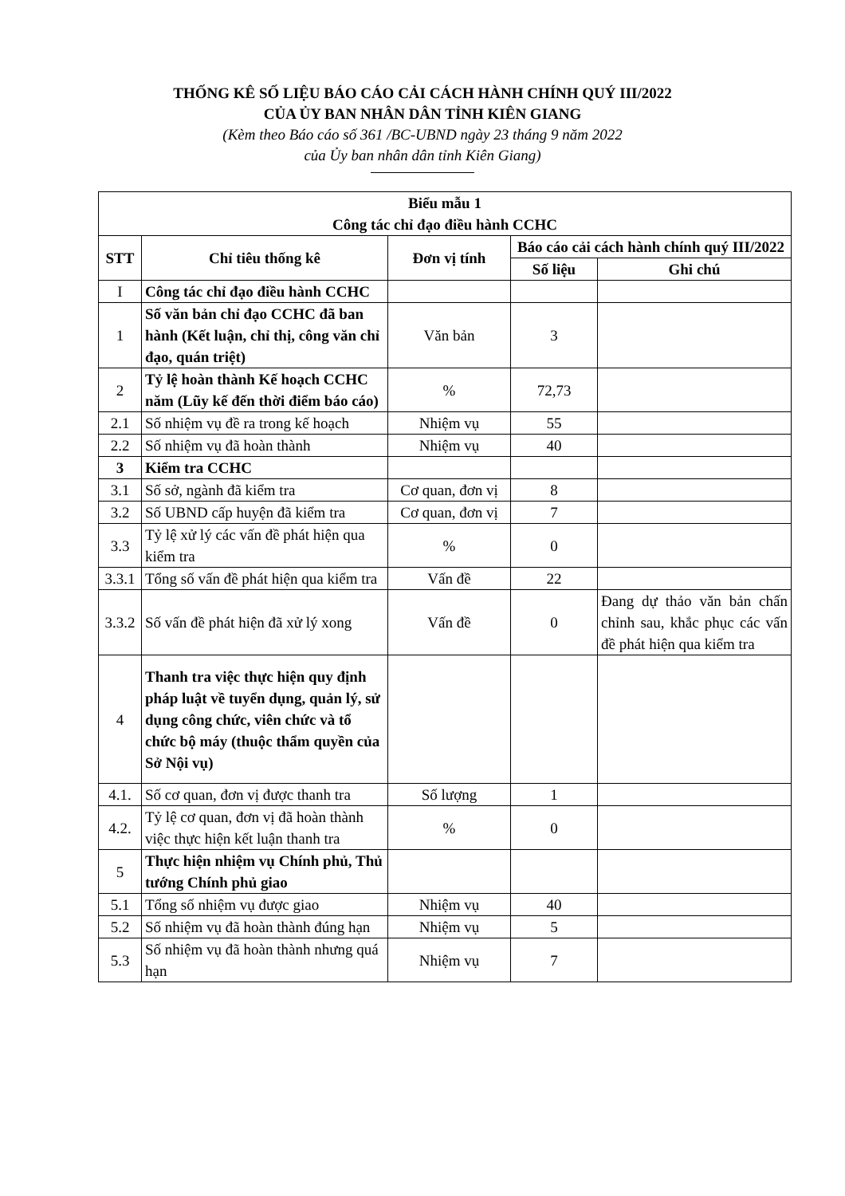THỐNG KÊ SỐ LIỆU BÁO CÁO CẢI CÁCH HÀNH CHÍNH QUÝ III/2022
CỦA ỦY BAN NHÂN DÂN TỈNH KIÊN GIANG
(Kèm theo Báo cáo số 361 /BC-UBND ngày 23 tháng 9 năm 2022
của Ủy ban nhân dân tỉnh Kiên Giang)
| Biểu mẫu 1 Công tác chỉ đạo điều hành CCHC | | | | |
| --- | --- | --- | --- | --- |
| STT | Chỉ tiêu thống kê | Đơn vị tính | Báo cáo cải cách hành chính quý III/2022 | |
| | | | Số liệu | Ghi chú |
| I | Công tác chỉ đạo điều hành CCHC | | | |
| 1 | Số văn bản chỉ đạo CCHC đã ban hành (Kết luận, chỉ thị, công văn chỉ đạo, quán triệt) | Văn bản | 3 | |
| 2 | Tỷ lệ hoàn thành Kế hoạch CCHC năm (Lũy kế đến thời điểm báo cáo) | % | 72,73 | |
| 2.1 | Số nhiệm vụ đề ra trong kế hoạch | Nhiệm vụ | 55 | |
| 2.2 | Số nhiệm vụ đã hoàn thành | Nhiệm vụ | 40 | |
| 3 | Kiểm tra CCHC | | | |
| 3.1 | Số sở, ngành đã kiểm tra | Cơ quan, đơn vị | 8 | |
| 3.2 | Số UBND cấp huyện đã kiểm tra | Cơ quan, đơn vị | 7 | |
| 3.3 | Tỷ lệ xử lý các vấn đề phát hiện qua kiểm tra | % | 0 | |
| 3.3.1 | Tổng số vấn đề phát hiện qua kiểm tra | Vấn đề | 22 | |
| 3.3.2 | Số vấn đề phát hiện đã xử lý xong | Vấn đề | 0 | Đang dự thảo văn bản chấn chỉnh sau, khắc phục các vấn đề phát hiện qua kiểm tra |
| 4 | Thanh tra việc thực hiện quy định pháp luật về tuyển dụng, quản lý, sử dụng công chức, viên chức và tổ chức bộ máy (thuộc thẩm quyền của Sở Nội vụ) | | | |
| 4.1. | Số cơ quan, đơn vị được thanh tra | Số lượng | 1 | |
| 4.2. | Tỷ lệ cơ quan, đơn vị đã hoàn thành việc thực hiện kết luận thanh tra | % | 0 | |
| 5 | Thực hiện nhiệm vụ Chính phủ, Thủ tướng Chính phủ giao | | | |
| 5.1 | Tổng số nhiệm vụ được giao | Nhiệm vụ | 40 | |
| 5.2 | Số nhiệm vụ đã hoàn thành đúng hạn | Nhiệm vụ | 5 | |
| 5.3 | Số nhiệm vụ đã hoàn thành nhưng quá hạn | Nhiệm vụ | 7 | |